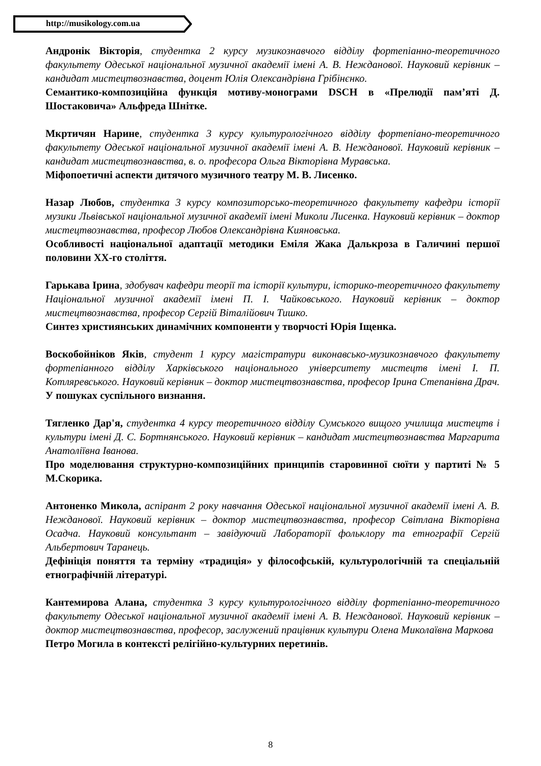http://musikology.com.ua
Андронік Вікторія, студентка 2 курсу музикознавчого відділу фортепіанно-теоретичного факультету Одеської національної музичної академії імені А. В. Нежданової. Науковий керівник – кандидат мистецтвознавства, доцент Юлія Олександрівна Грібінєнко.
Семантико-композиційна функція мотиву-монограми DSCH в «Прелюдії пам’яті Д. Шостаковича» Альфреда Шнітке.
Мкртичян Нарине, студентка 3 курсу культурологічного відділу фортепіано-теоретичного факультету Одеської національної музичної академії імені А. В. Нежданової. Науковий керівник – кандидат мистецтвознавства, в. о. професора Ольга Вікторівна Муравська.
Міфопоетичні аспекти дитячого музичного театру М. В. Лисенко.
Назар Любов, студентка 3 курсу композиторсько-теоретичного факультету кафедри історії музики Львівської національної музичної академії імені Миколи Лисенка. Науковий керівник – доктор мистецтвознавства, професор Любов Олександрівна Кияновська.
Особливості національної адаптації методики Еміля Жака Далькроза в Галичині першої половини ХХ-го століття.
Гарькава Ірина, здобувач кафедри теорії та історії культури, історико-теоретичного факультету Національної музичної академії імені П. І. Чайковського. Науковий керівник – доктор мистецтвознавства, професор Сергій Віталійович Тишко.
Синтез християнських динамічних компоненти у творчості Юрія Іщенка.
Воскобойніков Яків, студент 1 курсу магістратури виконавсько-музикознавчого факультету фортепіанного відділу Харківського національного університету мистецтв імені І. П. Котляревського. Науковий керівник – доктор мистецтвознавства, професор Ірина Степанівна Драч.
У пошуках суспільного визнання.
Тягленко Дар'я, студентка 4 курсу теоретичного відділу Сумського вищого училища мистецтв і культури імені Д. С. Бортнянського. Науковий керівник – кандидат мистецтвознавства Маргарита Анатоліївна Іванова.
Про моделювання структурно-композиційних принципів старовинної сюїти у партиті № 5 М.Скорика.
Антоненко Микола, аспірант 2 року навчання Одеської національної музичної академії імені А. В. Нежданової. Науковий керівник – доктор мистецтвознавства, професор Світлана Вікторівна Осадча. Науковий консультант – завідуючий Лабораторії фольклору та етнографії Сергій Альбертович Таранець.
Дефініція поняття та терміну «традиція» у філософській, культурологічній та спеціальній етнографічній літературі.
Кантемирова Алана, студентка 3 курсу культурологічного відділу фортепіанно-теоретичного факультету Одеської національної музичної академії імені А. В. Нежданової. Науковий керівник – доктор мистецтвознавства, професор, заслужений працівник культури Олена Миколаївна Маркова
Петро Могила в контексті релігійно-культурних перетинів.
8